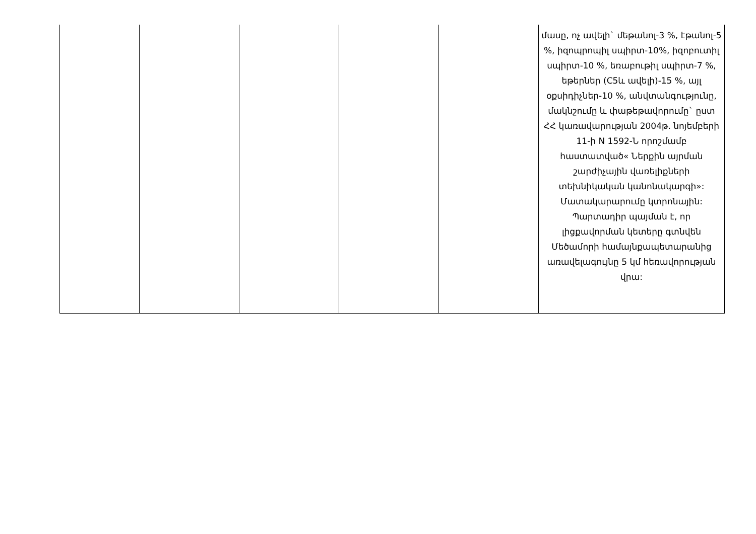| | | | | | մասը, ոչ ավելի` մեթանոլ-3 %, էթանոլ-5 %, իզոպրոպիլ սպիրտ-10%, իզոբուտիլ սպիրտ-10 %, եռաբութիլ սպիրտ-7 %, եթերներ (C5և ավելի)-15 %, այլ օքսիդիչներ-10 %, անվտանգությունը, մակնշումը և փաթեթավորումը` ըստ ՀՀ կառավարության 2004թ. նոյեմբերի 11-ի N 1592-Ն որոշմամբ հաստատված« Ներքին այրման շարժիչային վառելիքների տեխնիկական կանոնակարգի»: Մատակարարումը կտրոնային: Պարտադիր պայման է, որ լիցքավորման կետերը գտնվեն Մեծամորի համայնքապետարանից առավելագույնը 5 կմ հեռավորության վրա: |